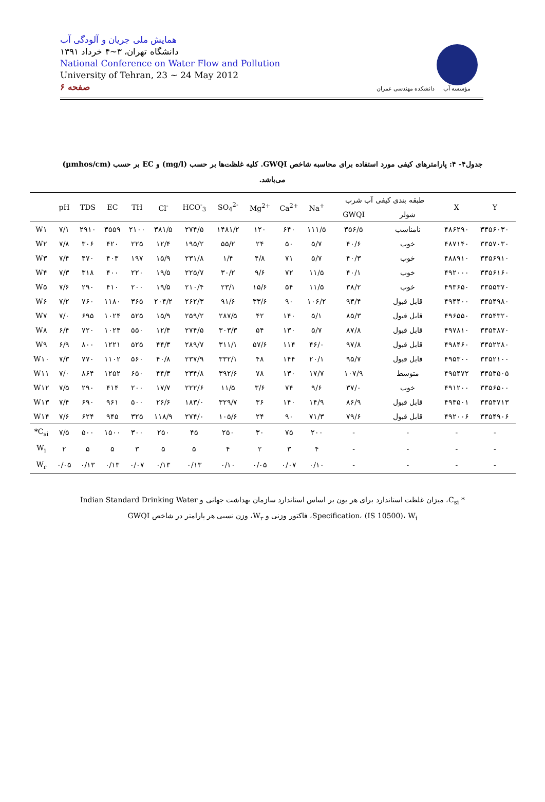همایش ملی جریان و آلودگی آب
دانشگاه تهران، ۳~۴ خرداد ۱۳۹۱
National Conference on Water Flow and Pollution
University of Tehran, 23 ~ 24 May 2012
صفحه ۶
دانشکده مهندسی عمران
مؤسسه آب
جدول۴- ۴: پارامترهای کیفی مورد استفاده برای محاسبه شاخص GWQI. کلیه غلظت‌ها بر حسب (mg/l) و EC بر حسب (µmhos/cm) می‌باشد.
| | pH | TDS | EC | TH | Cl<sup>-</sup> | HCO<sup>-</sup><sub>3</sub> | SO<sub>4</sub><sup>2-</sup> | Mg<sup>2+</sup> | Ca<sup>2+</sup> | Na<sup>+</sup> | طبقه بندی کیفی آب شرب | | X | Y |
| --- | --- | --- | --- | --- | --- | --- | --- | --- | --- | --- | --- | --- | --- | --- |
| | | | | | | | | | | | GWQI | شولر | | |
| W۱ | ۷/۱ | ۲۹۱۰ | ۳۵۵۹ | ۲۱۰۰ | ۳۸۱/۵ | ۲۷۴/۵ | ۱۴۸۱/۲ | ۱۲۰ | ۶۴۰ | ۱۱۱/۵ | ۳۵۶/۵ | نامناسب | ۴۸۶۲۹۰ | ۳۳۵۶۰۳۰ |
| W۲ | ۷/۸ | ۳۰۶ | ۴۲۰ | ۲۲۵ | ۱۲/۴ | ۱۹۵/۲ | ۵۵/۲ | ۲۴ | ۵۰ | ۵/۷ | ۴۰/۶ | خوب | ۴۸۷۱۴۰ | ۳۳۵۷۰۳۰ |
| W۳ | ۷/۴ | ۴۷۰ | ۴۰۳ | ۱۹۷ | ۱۵/۹ | ۲۳۱/۸ | ۱/۴ | ۴/۸ | ۷۱ | ۵/۷ | ۴۰/۳ | خوب | ۴۸۸۹۱۰ | ۳۳۵۶۹۱۰ |
| W۴ | ۷/۳ | ۳۱۸ | ۴۰۰ | ۲۲۰ | ۱۹/۵ | ۲۲۵/۷ | ۳۰/۲ | ۹/۶ | ۷۲ | ۱۱/۵ | ۴۰/۱ | خوب | ۴۹۲۰۰۰ | ۳۳۵۶۱۶۰ |
| W۵ | ۷/۶ | ۲۹۰ | ۴۱۰ | ۲۰۰ | ۱۹/۵ | ۲۱۰/۴ | ۲۳/۱ | ۱۵/۶ | ۵۴ | ۱۱/۵ | ۳۸/۲ | خوب | ۴۹۳۶۵۰ | ۳۳۵۵۳۷۰ |
| W۶ | ۷/۲ | ۷۶۰ | ۱۱۸۰ | ۳۶۵ | ۲۰۴/۲ | ۲۶۲/۳ | ۹۱/۶ | ۳۳/۶ | ۹۰ | ۱۰۶/۲ | ۹۳/۴ | قابل قبول | ۴۹۴۴۰۰ | ۳۳۵۴۹۸۰ |
| W۷ | ۷/۰ | ۶۹۵ | ۱۰۲۴ | ۵۲۵ | ۱۵/۹ | ۲۵۹/۲ | ۲۸۷/۵ | ۴۲ | ۱۴۰ | ۵/۱ | ۸۵/۳ | قابل قبول | ۴۹۶۵۵۰ | ۳۳۵۴۳۲۰ |
| W۸ | ۶/۴ | ۷۲۰ | ۱۰۲۴ | ۵۵۰ | ۱۲/۴ | ۲۷۴/۵ | ۳۰۳/۳ | ۵۴ | ۱۳۰ | ۵/۷ | ۸۷/۸ | قابل قبول | ۴۹۷۸۱۰ | ۳۳۵۳۸۷۰ |
| W۹ | ۶/۹ | ۸۰۰ | ۱۲۲۱ | ۵۲۵ | ۴۴/۳ | ۲۸۹/۷ | ۳۱۱/۱ | ۵۷/۶ | ۱۱۴ | ۴۶/۰ | ۹۷/۸ | قابل قبول | ۴۹۸۴۶۰ | ۳۳۵۲۲۸۰ |
| W۱۰ | ۷/۳ | ۷۷۰ | ۱۱۰۲ | ۵۶۰ | ۴۰/۸ | ۲۳۷/۹ | ۳۳۲/۱ | ۴۸ | ۱۴۴ | ۲۰/۱ | ۹۵/۷ | قابل قبول | ۴۹۵۳۰۰ | ۳۳۵۲۱۰۰ |
| W۱۱ | ۷/۰ | ۸۶۴ | ۱۲۵۲ | ۶۵۰ | ۴۴/۳ | ۲۳۴/۸ | ۳۹۲/۶ | ۷۸ | ۱۳۰ | ۱۷/۷ | ۱۰۷/۹ | متوسط | ۴۹۵۴۷۲ | ۳۳۵۳۵۰۵ |
| W۱۲ | ۷/۵ | ۲۹۰ | ۴۱۴ | ۲۰۰ | ۱۷/۷ | ۲۲۲/۶ | ۱۱/۵ | ۳/۶ | ۷۴ | ۹/۶ | ۳۷/۰ | خوب | ۴۹۱۲۰۰ | ۳۳۵۶۵۰۰ |
| W۱۳ | ۷/۴ | ۶۹۰ | ۹۶۱ | ۵۰۰ | ۲۶/۶ | ۱۸۳/۰ | ۳۲۹/۷ | ۳۶ | ۱۴۰ | ۱۴/۹ | ۸۶/۹ | قابل قبول | ۴۹۳۵۰۱ | ۳۳۵۳۷۱۳ |
| W۱۴ | ۷/۶ | ۶۲۴ | ۹۴۵ | ۳۲۵ | ۱۱۸/۹ | ۲۷۴/۰ | ۱۰۵/۶ | ۲۴ | ۹۰ | ۷۱/۳ | ۷۹/۶ | قابل قبول | ۴۹۲۰۰۶ | ۳۳۵۴۹۰۶ |
| *C<sub>si</sub> | ۷/۵ | ۵۰۰ | ۱۵۰۰ | ۳۰۰ | ۲۵۰ | ۴۵ | ۲۵۰ | ۳۰ | ۷۵ | ۲۰۰ | - | - | - | - |
| W<sub>i</sub> | ۲ | ۵ | ۵ | ۳ | ۵ | ۵ | ۴ | ۲ | ۳ | ۴ | - | - | - | - |
| W<sub>r</sub> | ۰/۰۵ | ۰/۱۳ | ۰/۱۳ | ۰/۰۷ | ۰/۱۳ | ۰/۱۳ | ۰/۱۰ | ۰/۰۵ | ۰/۰۷ | ۰/۱۰ | - | - | - | - |
* C<sub>si</sub>، میزان غلظت استاندارد برای هر یون بر اساس استاندارد سازمان بهداشت جهانی و Indian Standard Drinking Water Specification، (IS 10500)، W<sub>i</sub>، فاکتور وزنی و W<sub>r</sub>، وزن نسبی هر پارامتر در شاخص GWQI